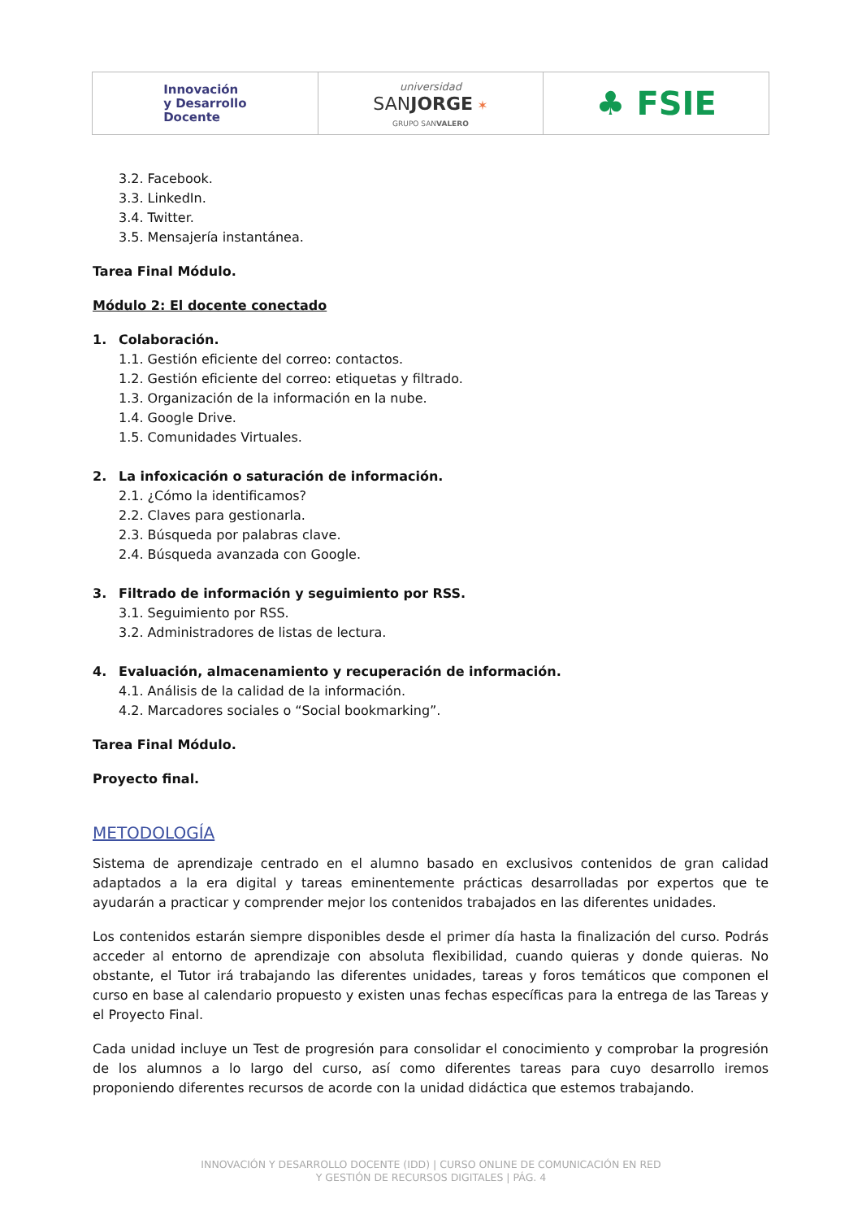| Innovación y Desarrollo Docente | universidad SAN JORGE ✶ GRUPO SAN VALERO | ♣ FSIE |
3.2. Facebook.
3.3. LinkedIn.
3.4. Twitter.
3.5. Mensajería instantánea.
Tarea Final Módulo.
Módulo 2: El docente conectado
1. Colaboración.
1.1. Gestión eficiente del correo: contactos.
1.2. Gestión eficiente del correo: etiquetas y filtrado.
1.3. Organización de la información en la nube.
1.4. Google Drive.
1.5. Comunidades Virtuales.
2. La infoxicación o saturación de información.
2.1. ¿Cómo la identificamos?
2.2. Claves para gestionarla.
2.3. Búsqueda por palabras clave.
2.4. Búsqueda avanzada con Google.
3. Filtrado de información y seguimiento por RSS.
3.1. Seguimiento por RSS.
3.2. Administradores de listas de lectura.
4. Evaluación, almacenamiento y recuperación de información.
4.1. Análisis de la calidad de la información.
4.2. Marcadores sociales o “Social bookmarking”.
Tarea Final Módulo.
Proyecto final.
METODOLOGÍA
Sistema de aprendizaje centrado en el alumno basado en exclusivos contenidos de gran calidad adaptados a la era digital y tareas eminentemente prácticas desarrolladas por expertos que te ayudarán a practicar y comprender mejor los contenidos trabajados en las diferentes unidades.
Los contenidos estarán siempre disponibles desde el primer día hasta la finalización del curso. Podrás acceder al entorno de aprendizaje con absoluta flexibilidad, cuando quieras y donde quieras. No obstante, el Tutor irá trabajando las diferentes unidades, tareas y foros temáticos que componen el curso en base al calendario propuesto y existen unas fechas específicas para la entrega de las Tareas y el Proyecto Final.
Cada unidad incluye un Test de progresión para consolidar el conocimiento y comprobar la progresión de los alumnos a lo largo del curso, así como diferentes tareas para cuyo desarrollo iremos proponiendo diferentes recursos de acorde con la unidad didáctica que estemos trabajando.
INNOVACIÓN Y DESARROLLO DOCENTE (IDD) | CURSO ONLINE DE COMUNICACIÓN EN RED
Y GESTIÓN DE RECURSOS DIGITALES | PÁG. 4